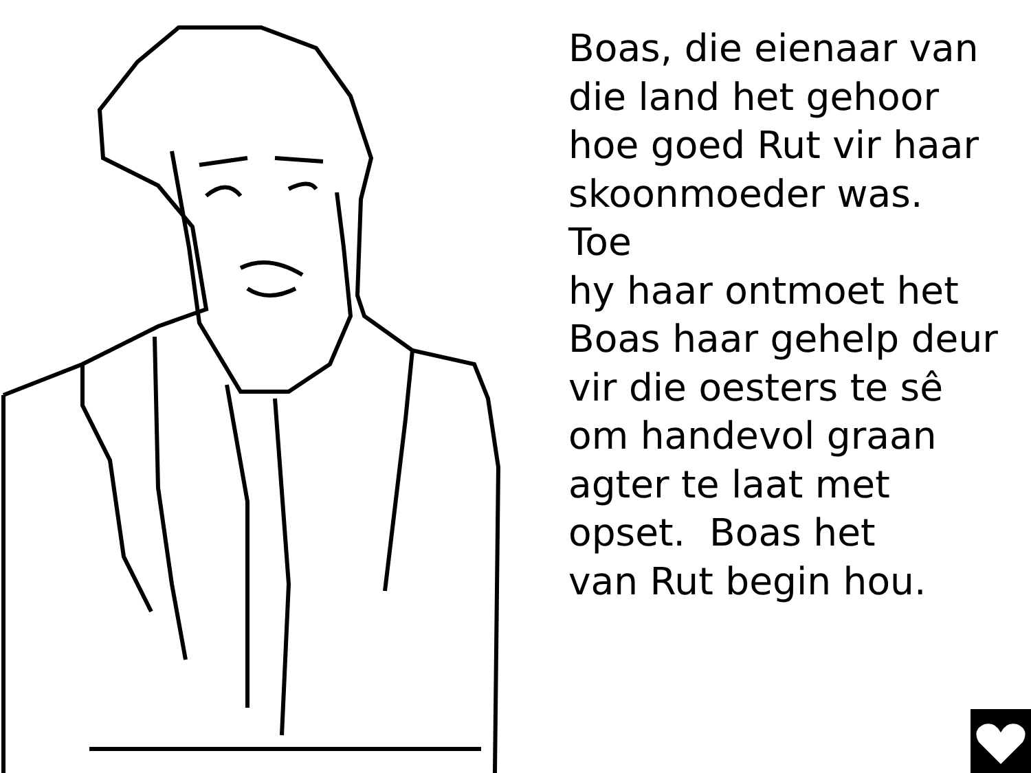Boas, die eienaar van
die land het gehoor
hoe goed Rut vir haar
skoonmoeder was. Toe
hy haar ontmoet het
Boas haar gehelp deur
vir die oesters te sê
om handevol graan
agter te laat met
opset. Boas het
van Rut begin hou.